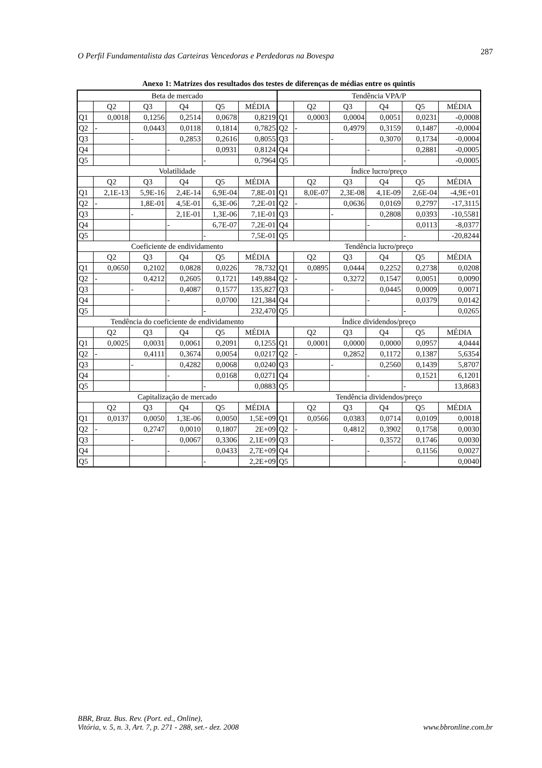O Perfil Fundamentalista das Carteiras Vencedoras e Perdedoras na Bovespa 287
Anexo 1: Matrizes dos resultados dos testes de diferenças de médias entre os quintis
| Beta de mercado | | | | | | Tendência VPA/P | | | | | |
| | Q2 | Q3 | Q4 | Q5 | MÉDIA | | Q2 | Q3 | Q4 | Q5 | MÉDIA |
| Q1 | 0,0018 | 0,1256 | 0,2514 | 0,0678 | 0,8219 | Q1 | 0,0003 | 0,0004 | 0,0051 | 0,0231 | -0,0008 |
| Q2 | - | 0,0443 | 0,0118 | 0,1814 | 0,7825 | Q2 | - | 0,4979 | 0,3159 | 0,1487 | -0,0004 |
| Q3 | | - | 0,2853 | 0,2616 | 0,8055 | Q3 | | - | 0,3070 | 0,1734 | -0,0004 |
| Q4 | | | - | 0,0931 | 0,8124 | Q4 | | | - | 0,2881 | -0,0005 |
| Q5 | | | | - | 0,7964 | Q5 | | | | - | -0,0005 |
| Volatilidade | | | | | | Índice lucro/preço | | | | | |
| | Q2 | Q3 | Q4 | Q5 | MÉDIA | | Q2 | Q3 | Q4 | Q5 | MÉDIA |
| Q1 | 2,1E-13 | 5,9E-16 | 2,4E-14 | 6,9E-04 | 7,8E-01 | Q1 | 8,0E-07 | 2,3E-08 | 4,1E-09 | 2,6E-04 | -4,9E+01 |
| Q2 | - | 1,8E-01 | 4,5E-01 | 6,3E-06 | 7,2E-01 | Q2 | - | 0,0636 | 0,0169 | 0,2797 | -17,3115 |
| Q3 | | - | 2,1E-01 | 1,3E-06 | 7,1E-01 | Q3 | | - | 0,2808 | 0,0393 | -10,5581 |
| Q4 | | | - | 6,7E-07 | 7,2E-01 | Q4 | | | - | 0,0113 | -8,0377 |
| Q5 | | | | - | 7,5E-01 | Q5 | | | | - | -20,8244 |
| Coeficiente de endividamento | | | | | | Tendência lucro/preço | | | | | |
| | Q2 | Q3 | Q4 | Q5 | MÉDIA | | Q2 | Q3 | Q4 | Q5 | MÉDIA |
| Q1 | 0,0650 | 0,2102 | 0,0828 | 0,0226 | 78,732 | Q1 | 0,0895 | 0,0444 | 0,2252 | 0,2738 | 0,0208 |
| Q2 | - | 0,4212 | 0,2605 | 0,1721 | 149,884 | Q2 | - | 0,3272 | 0,1547 | 0,0051 | 0,0090 |
| Q3 | | - | 0,4087 | 0,1577 | 135,827 | Q3 | | - | 0,0445 | 0,0009 | 0,0071 |
| Q4 | | | - | 0,0700 | 121,384 | Q4 | | | - | 0,0379 | 0,0142 |
| Q5 | | | | - | 232,470 | Q5 | | | | - | 0,0265 |
| Tendência do coeficiente de endividamento | | | | | | Índice dividendos/preço | | | | | |
| | Q2 | Q3 | Q4 | Q5 | MÉDIA | | Q2 | Q3 | Q4 | Q5 | MÉDIA |
| Q1 | 0,0025 | 0,0031 | 0,0061 | 0,2091 | 0,1255 | Q1 | 0,0001 | 0,0000 | 0,0000 | 0,0957 | 4,0444 |
| Q2 | - | 0,4111 | 0,3674 | 0,0054 | 0,0217 | Q2 | - | 0,2852 | 0,1172 | 0,1387 | 5,6354 |
| Q3 | | - | 0,4282 | 0,0068 | 0,0240 | Q3 | | - | 0,2560 | 0,1439 | 5,8707 |
| Q4 | | | - | 0,0168 | 0,0271 | Q4 | | | - | 0,1521 | 6,1201 |
| Q5 | | | | - | 0,0883 | Q5 | | | | - | 13,8683 |
| Capitalização de mercado | | | | | | Tendência dividendos/preço | | | | | |
| | Q2 | Q3 | Q4 | Q5 | MÉDIA | | Q2 | Q3 | Q4 | Q5 | MÉDIA |
| Q1 | 0,0137 | 0,0050 | 1,3E-06 | 0,0050 | 1,5E+09 | Q1 | 0,0566 | 0,0383 | 0,0714 | 0,0109 | 0,0018 |
| Q2 | - | 0,2747 | 0,0010 | 0,1807 | 2E+09 | Q2 | - | 0,4812 | 0,3902 | 0,1758 | 0,0030 |
| Q3 | | - | 0,0067 | 0,3306 | 2,1E+09 | Q3 | | - | 0,3572 | 0,1746 | 0,0030 |
| Q4 | | | - | 0,0433 | 2,7E+09 | Q4 | | | - | 0,1156 | 0,0027 |
| Q5 | | | | - | 2,2E+09 | Q5 | | | | - | 0,0040 |
BBR, Braz. Bus. Rev. (Port. ed., Online),
Vitória, v. 5, n. 3, Art. 7, p. 271 - 288, set.- dez. 2008 www.bbronline.com.br